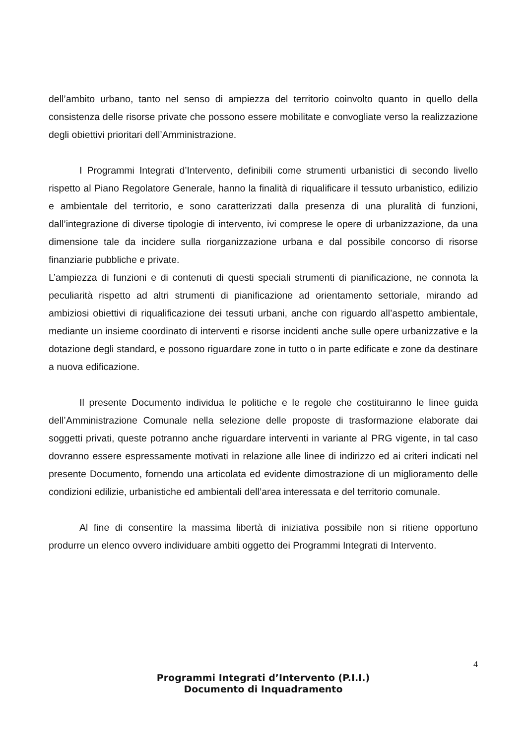dell’ambito urbano, tanto nel senso di ampiezza del territorio coinvolto quanto in quello della consistenza delle risorse private che possono essere mobilitate e convogliate verso la realizzazione degli obiettivi prioritari dell’Amministrazione.
I Programmi Integrati d’Intervento, definibili come strumenti urbanistici di secondo livello rispetto al Piano Regolatore Generale, hanno la finalità di riqualificare il tessuto urbanistico, edilizio e ambientale del territorio, e sono caratterizzati dalla presenza di una pluralità di funzioni, dall’integrazione di diverse tipologie di intervento, ivi comprese le opere di urbanizzazione, da una dimensione tale da incidere sulla riorganizzazione urbana e dal possibile concorso di risorse finanziarie pubbliche e private.
L’ampiezza di funzioni e di contenuti di questi speciali strumenti di pianificazione, ne connota la peculiarità rispetto ad altri strumenti di pianificazione ad orientamento settoriale, mirando ad ambiziosi obiettivi di riqualificazione dei tessuti urbani, anche con riguardo all’aspetto ambientale, mediante un insieme coordinato di interventi e risorse incidenti anche sulle opere urbanizzative e la dotazione degli standard, e possono riguardare zone in tutto o in parte edificate e zone da destinare a nuova edificazione.
Il presente Documento individua le politiche e le regole che costituiranno le linee guida dell’Amministrazione Comunale nella selezione delle proposte di trasformazione elaborate dai soggetti privati, queste potranno anche riguardare interventi in variante al PRG vigente, in tal caso dovranno essere espressamente motivati in relazione alle linee di indirizzo ed ai criteri indicati nel presente Documento, fornendo una articolata ed evidente dimostrazione di un miglioramento delle condizioni edilizie, urbanistiche ed ambientali dell’area interessata e del territorio comunale.
Al fine di consentire la massima libertà di iniziativa possibile non si ritiene opportuno produrre un elenco ovvero individuare ambiti oggetto dei Programmi Integrati di Intervento.
4
Programmi Integrati d’Intervento (P.I.I.)
Documento di Inquadramento